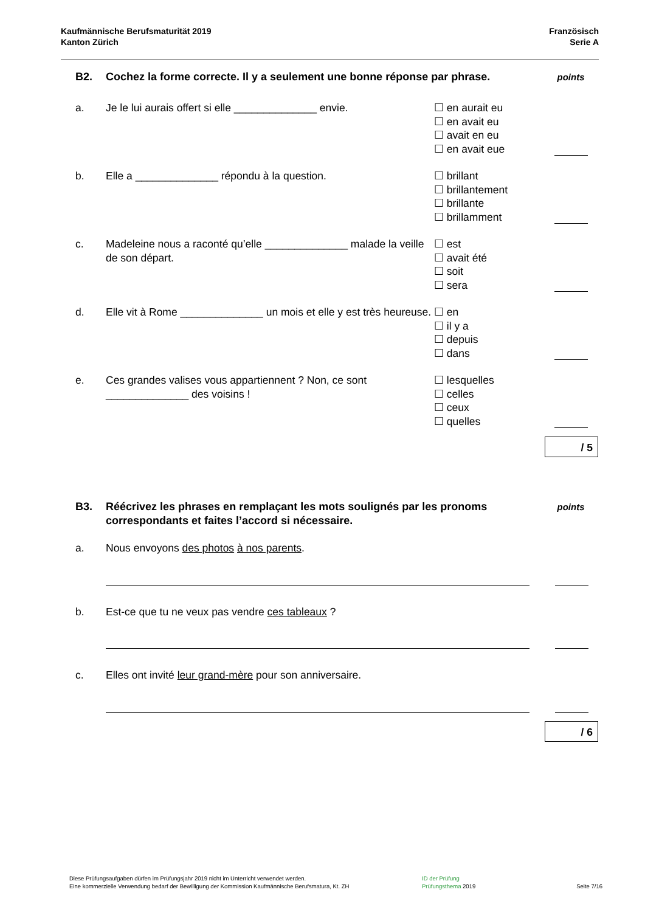Kaufmännische Berufsmaturität 2019
Kanton Zürich
Französisch
Serie A
B2. Cochez la forme correcte. Il y a seulement une bonne réponse par phrase.
points
a. Je le lui aurais offert si elle ______________ envie.
☐ en aurait eu
☐ en avait eu
☐ avait en eu
☐ en avait eue
b. Elle a ______________ répondu à la question. ☐ brillant
☐ brillantement
☐ brillante
☐ brillamment
c. Madeleine nous a raconté qu’elle ______________ malade la veille de son départ.
☐ est
☐ avait été
☐ soit
☐ sera
d. Elle vit à Rome ______________ un mois et elle y est très heureuse.
☐ en
☐ il y a
☐ depuis
☐ dans
e. Ces grandes valises vous appartiennent ? Non, ce sont ______________ des voisins !
☐ lesquelles
☐ celles
☐ ceux
☐ quelles
/ 5
B3. Réécrivez les phrases en remplaçant les mots soulignés par les pronoms correspondants et faites l’accord si nécessaire.
points
a. Nous envoyons des photos à nos parents.
b. Est-ce que tu ne veux pas vendre ces tableaux ?
c. Elles ont invité leur grand-mère pour son anniversaire.
/ 6
Diese Prüfungsaufgaben dürfen im Prüfungsjahr 2019 nicht im Unterricht verwendet werden.
Eine kommerzielle Verwendung bedarf der Bewilligung der Kommission Kaufmännische Berufsmatura, Kt. ZH
ID der Prüfung
Prüfungsthema 2019
Seite 7/16